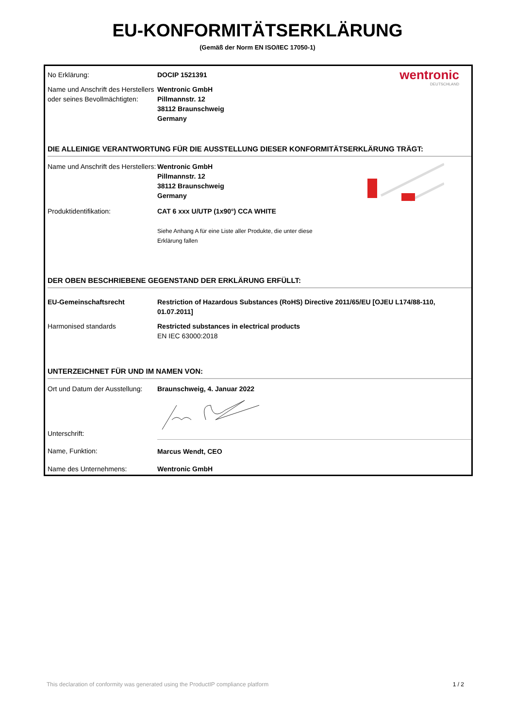EU-KONFORMITÄTSERKLÄRUNG
(Gemäß der Norm EN ISO/IEC 17050-1)
| No Erklärung: | DOCIP 1521391 | wentronic DEUTSCHLAND |
| Name und Anschrift des Herstellers oder seines Bevollmächtigten: | Wentronic GmbH Pillmannstr. 12 38112 Braunschweig Germany | |
DIE ALLEINIGE VERANTWORTUNG FÜR DIE AUSSTELLUNG DIESER KONFORMITÄTSERKLÄRUNG TRÄGT:
| Name und Anschrift des Herstellers: | Wentronic GmbH Pillmannstr. 12 38112 Braunschweig Germany | |
| Produktidentifikation: | CAT 6 xxx U/UTP (1x90°) CCA WHITE Siehe Anhang A für eine Liste aller Produkte, die unter diese Erklärung fallen | |
DER OBEN BESCHRIEBENE GEGENSTAND DER ERKLÄRUNG ERFÜLLT:
| EU-Gemeinschaftsrecht | Restriction of Hazardous Substances (RoHS) Directive 2011/65/EU [OJEU L174/88-110, 01.07.2011] |
| Harmonised standards | Restricted substances in electrical products EN IEC 63000:2018 |
UNTERZEICHNET FÜR UND IM NAMEN VON:
| Ort und Datum der Ausstellung: | Braunschweig, 4. Januar 2022 |
| Unterschrift: | |
| Name, Funktion: | Marcus Wendt, CEO |
| Name des Unternehmens: | Wentronic GmbH |
This declaration of conformity was generated using the ProductIP compliance platform 1 / 2